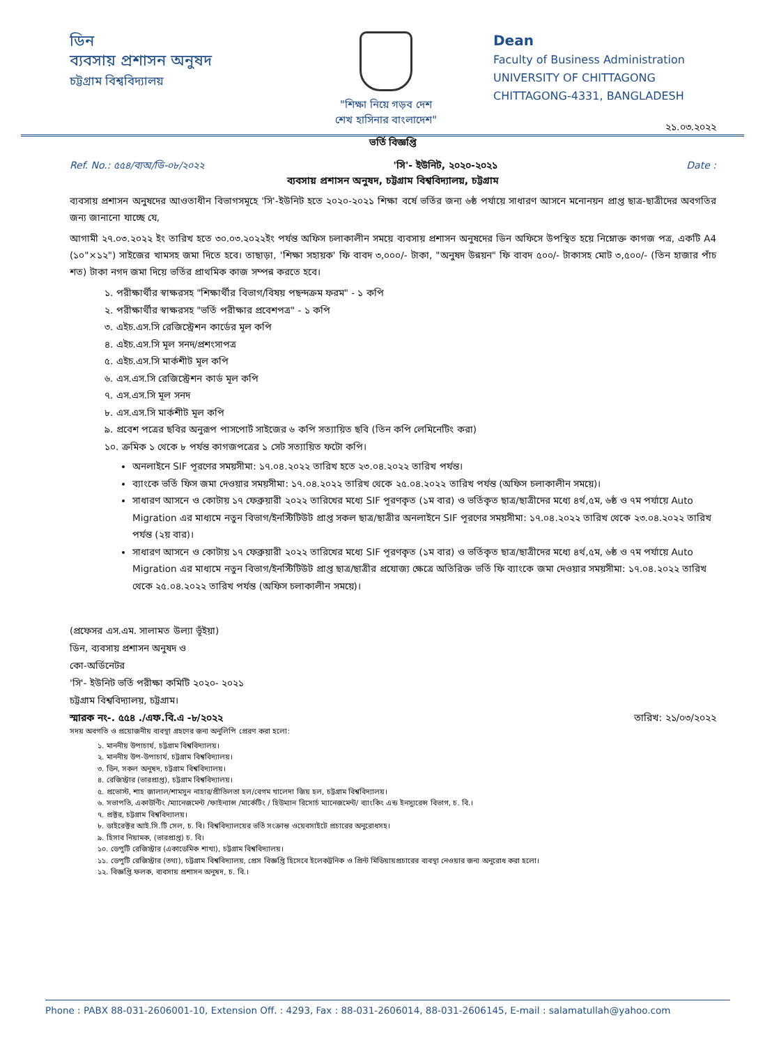ডিন
ব্যবসায় প্রশাসন অনুষদ
চট্টগ্রাম বিশ্ববিদ্যালয়
"শিক্ষা নিয়ে গড়ব দেশ
শেখ হাসিনার বাংলাদেশ"
Dean
Faculty of Business Administration
UNIVERSITY OF CHITTAGONG
CHITTAGONG-4331, BANGLADESH
২১.০৩.২০২২
ভর্তি বিজ্ঞপ্তি
Ref. No.: ৫৫৪/ব্যঅ/ডি-০৮/২০২২ 'সি'- ইউনিট, ২০২০-২০২১ Date :
ব্যবসায় প্রশাসন অনুষদ, চট্টগ্রাম বিশ্ববিদ্যালয়, চট্টগ্রাম
ব্যবসায় প্রশাসন অনুষদের আওতাধীন বিভাগসমূহে 'সি'-ইউনিট হতে ২০২০-২০২১ শিক্ষা বর্ষে ভর্তির জন্য ৬ষ্ঠ পর্যায়ে সাধারণ আসনে মনোনয়ন প্রাপ্ত ছাত্র-ছাত্রীদের অবগতির জন্য জানানো যাচ্ছে যে,
আগামী ২৭.০৩.২০২২ ইং তারিখ হতে ৩০.০৩.২০২২ইং পর্যন্ত অফিস চলাকালীন সময়ে ব্যবসায় প্রশাসন অনুষদের ডিন অফিসে উপস্থিত হয়ে নিম্নোক্ত কাগজ পত্র, একটি A4 (১০"×১২") সাইজের খামসহ জমা দিতে হবে। তাছাড়া, 'শিক্ষা সহায়ক' ফি বাবদ ৩,০০০/- টাকা, "অনুষদ উন্নয়ন" ফি বাবদ ৫০০/- টাকাসহ মোট ৩,৫০০/- (তিন হাজার পাঁচ শত) টাকা নগদ জমা দিয়ে ভর্তির প্রাথমিক কাজ সম্পন্ন করতে হবে।
১. পরীক্ষার্থীর স্বাক্ষরসহ "শিক্ষার্থীর বিভাগ/বিষয় পছন্দক্রম ফরম" - ১ কপি
২. পরীক্ষার্থীর স্বাক্ষরসহ "ভর্তি পরীক্ষার প্রবেশপত্র" - ১ কপি
৩. এইচ.এস.সি রেজিস্ট্রেশন কার্ডের মূল কপি
৪. এইচ.এস.সি মূল সনদ/প্রশংসাপত্র
৫. এইচ.এস.সি মার্কশীট মূল কপি
৬. এস.এস.সি রেজিস্ট্রেশন কার্ড মূল কপি
৭. এস.এস.সি মূল সনদ
৮. এস.এস.সি মার্কশীট মূল কপি
৯. প্রবেশ পত্রের ছবির অনুরূপ পাসপোর্ট সাইজের ৬ কপি সত্যায়িত ছবি (তিন কপি লেমিনেটিং করা)
১০. ক্রমিক ১ থেকে ৮ পর্যন্ত কাগজপত্রের ১ সেট সত্যায়িত ফটো কপি।
অনলাইনে SIF পূরণের সময়সীমা: ১৭.০৪.২০২২ তারিখ হতে ২৩.০৪.২০২২ তারিখ পর্যন্ত।
ব্যাংকে ভর্তি ফিস জমা দেওয়ার সময়সীমা: ১৭.০৪.২০২২ তারিখ থেকে ২৫.০৪.২০২২ তারিখ পর্যন্ত (অফিস চলাকালীন সময়ে)।
সাধারণ আসনে ও কোটায় ১৭ ফেব্রুয়ারী ২০২২ তারিখের মধ্যে SIF পূরণকৃত (১ম বার) ও ভর্তিকৃত ছাত্র/ছাত্রীদের মধ্যে ৪র্থ,৫ম, ৬ষ্ঠ ও ৭ম পর্যায়ে Auto Migration এর মাধ্যমে নতুন বিভাগ/ইনস্টিটিউট প্রাপ্ত সকল ছাত্র/ছাত্রীর অনলাইনে SIF পূরণের সময়সীমা: ১৭.০৪.২০২২ তারিখ থেকে ২৩.০৪.২০২২ তারিখ পর্যন্ত (২য় বার)।
সাধারণ আসনে ও কোটায় ১৭ ফেব্রুয়ারী ২০২২ তারিখের মধ্যে SIF পূরণকৃত (১ম বার) ও ভর্তিকৃত ছাত্র/ছাত্রীদের মধ্যে ৪র্থ,৫ম, ৬ষ্ঠ ও ৭ম পর্যায়ে Auto Migration এর মাধ্যমে নতুন বিভাগ/ইনস্টিটিউট প্রাপ্ত ছাত্র/ছাত্রীর প্রযোজ্য ক্ষেত্রে অতিরিক্ত ভর্তি ফি ব্যাংকে জমা দেওয়ার সময়সীমা: ১৭.০৪.২০২২ তারিখ থেকে ২৫.০৪.২০২২ তারিখ পর্যন্ত (অফিস চলাকালীন সময়ে)।
(প্রফেসর এস.এম. সালামত উল্যা ভূঁইয়া)
ডিন, ব্যবসায় প্রশাসন অনুষদ ও
কো-অর্ডিনেটর
'সি'- ইউনিট ভর্তি পরীক্ষা কমিটি ২০২০- ২০২১
চট্টগ্রাম বিশ্ববিদ্যালয়, চট্টগ্রাম।
স্মারক নং-. ৫৫৪ ./এফ.বি.এ -৮/২০২২ তারিখ: ২১/০৩/২০২২
সদয় অবগতি ও প্রয়োজনীয় ব্যবস্থা গ্রহণের জন্য অনুলিপি প্রেরণ করা হলো:
১. মাননীয় উপাচার্য, চট্টগ্রাম বিশ্ববিদ্যালয়।
২. মাননীয় উপ-উপাচার্য, চট্টগ্রাম বিশ্ববিদ্যালয়।
৩. ডিন, সকল অনুষদ, চট্টগ্রাম বিশ্ববিদ্যালয়।
৪. রেজিস্ট্রার (ভারপ্রাপ্ত), চট্টগ্রাম বিশ্ববিদ্যালয়।
৫. প্রভোস্ট, শাহ জালাল/শামসুন নাহার/প্রীতিলতা হল/বেগম খালেদা জিয় হল, চট্টগ্রাম বিশ্ববিদ্যালয়।
৬. সভাপতি, একাউন্টিং /ম্যানেজমেন্ট /ফাইন্যান্স /মার্কেটিং / হিউম্যান রিসোর্চ ম্যানেজমেন্ট/ ব্যাংকিং এন্ড ইনস্যুরেন্স বিভাগ, চ. বি.।
৭. প্রক্টর, চট্টগ্রাম বিশ্ববিদ্যালয়।
৮. ডাইরেক্টর আই.সি.টি সেল, চ. বি। বিশ্ববিদ্যালয়ের ভর্তি সংক্রান্ত ওয়েবসাইটে প্রচারের অনুরোধসহ।
৯. হিসাব নিয়ামক, (ভারপ্রাপ্ত) চ. বি।
১০. ডেপুটি রেজিস্ট্রার (একাডেমিক শাখা), চট্টগ্রাম বিশ্ববিদ্যালয়।
১১. ডেপুটি রেজিস্ট্রার (তথ্য), চট্টগ্রাম বিশ্ববিদ্যালয়, প্রেস বিজ্ঞপ্তি হিসেবে ইলেকট্রনিক ও প্রিন্ট মিডিয়ায়প্রচারের ব্যবস্থা নেওয়ার জন্য অনুরোধ করা হলো।
১২. বিজ্ঞপ্তি ফলক, ব্যবসায় প্রশাসন অনুষদ, চ. বি.।
Phone : PABX 88-031-2606001-10, Extension Off. : 4293, Fax : 88-031-2606014, 88-031-2606145, E-mail : salamatullah@yahoo.com